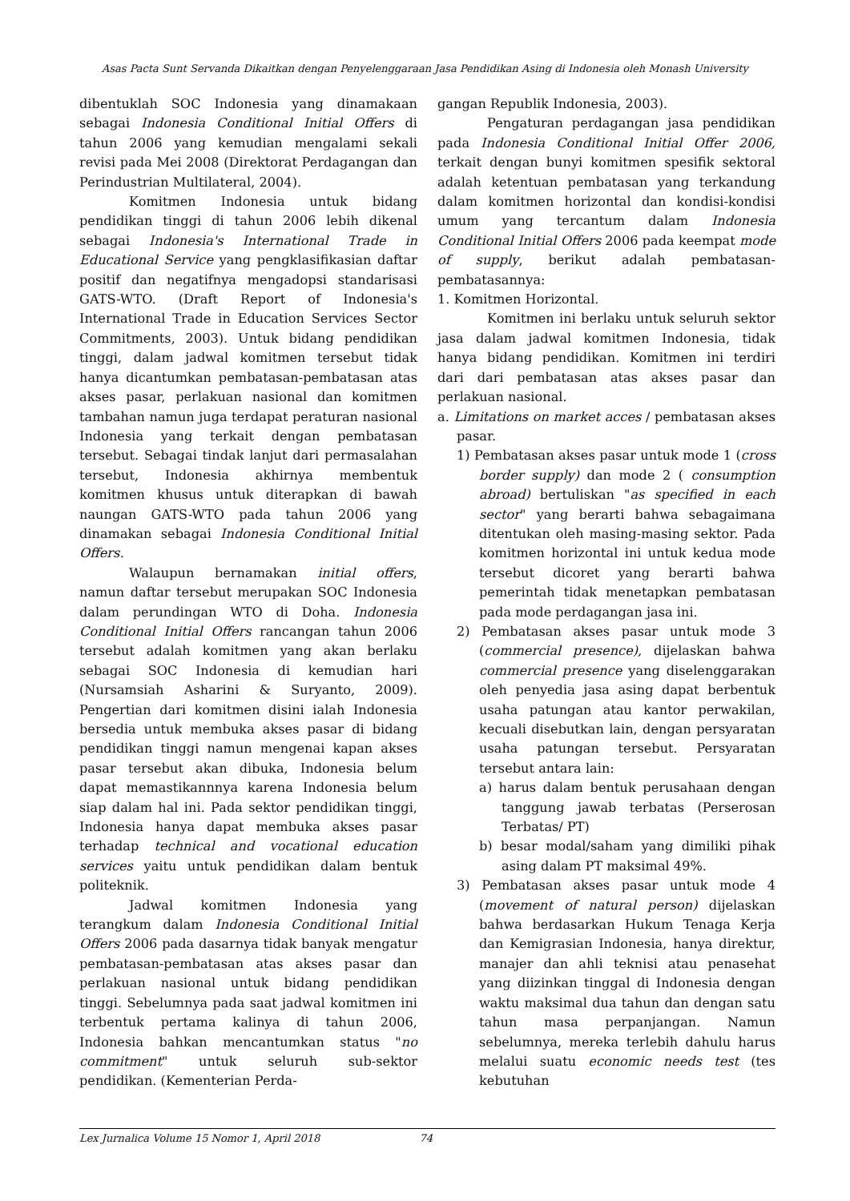Asas Pacta Sunt Servanda Dikaitkan dengan Penyelenggaraan Jasa Pendidikan Asing di Indonesia oleh Monash University
dibentuklah SOC Indonesia yang dinamakaan sebagai Indonesia Conditional Initial Offers di tahun 2006 yang kemudian mengalami sekali revisi pada Mei 2008 (Direktorat Perdagangan dan Perindustrian Multilateral, 2004).
Komitmen Indonesia untuk bidang pendidikan tinggi di tahun 2006 lebih dikenal sebagai Indonesia's International Trade in Educational Service yang pengklasifikasian daftar positif dan negatifnya mengadopsi standarisasi GATS-WTO. (Draft Report of Indonesia's International Trade in Education Services Sector Commitments, 2003). Untuk bidang pendidikan tinggi, dalam jadwal komitmen tersebut tidak hanya dicantumkan pembatasan-pembatasan atas akses pasar, perlakuan nasional dan komitmen tambahan namun juga terdapat peraturan nasional Indonesia yang terkait dengan pembatasan tersebut. Sebagai tindak lanjut dari permasalahan tersebut, Indonesia akhirnya membentuk komitmen khusus untuk diterapkan di bawah naungan GATS-WTO pada tahun 2006 yang dinamakan sebagai Indonesia Conditional Initial Offers.
Walaupun bernamakan initial offers, namun daftar tersebut merupakan SOC Indonesia dalam perundingan WTO di Doha. Indonesia Conditional Initial Offers rancangan tahun 2006 tersebut adalah komitmen yang akan berlaku sebagai SOC Indonesia di kemudian hari (Nursamsiah Asharini & Suryanto, 2009). Pengertian dari komitmen disini ialah Indonesia bersedia untuk membuka akses pasar di bidang pendidikan tinggi namun mengenai kapan akses pasar tersebut akan dibuka, Indonesia belum dapat memastikannnya karena Indonesia belum siap dalam hal ini. Pada sektor pendidikan tinggi, Indonesia hanya dapat membuka akses pasar terhadap technical and vocational education services yaitu untuk pendidikan dalam bentuk politeknik.
Jadwal komitmen Indonesia yang terangkum dalam Indonesia Conditional Initial Offers 2006 pada dasarnya tidak banyak mengatur pembatasan-pembatasan atas akses pasar dan perlakuan nasional untuk bidang pendidikan tinggi. Sebelumnya pada saat jadwal komitmen ini terbentuk pertama kalinya di tahun 2006, Indonesia bahkan mencantumkan status "no commitment" untuk seluruh sub-sektor pendidikan. (Kementerian Perda-
gangan Republik Indonesia, 2003).
Pengaturan perdagangan jasa pendidikan pada Indonesia Conditional Initial Offer 2006, terkait dengan bunyi komitmen spesifik sektoral adalah ketentuan pembatasan yang terkandung dalam komitmen horizontal dan kondisi-kondisi umum yang tercantum dalam Indonesia Conditional Initial Offers 2006 pada keempat mode of supply, berikut adalah pembatasan-pembatasannya:
1. Komitmen Horizontal.
Komitmen ini berlaku untuk seluruh sektor jasa dalam jadwal komitmen Indonesia, tidak hanya bidang pendidikan. Komitmen ini terdiri dari dari pembatasan atas akses pasar dan perlakuan nasional.
a. Limitations on market acces / pembatasan akses pasar.
1) Pembatasan akses pasar untuk mode 1 (cross border supply) dan mode 2 ( consumption abroad) bertuliskan "as specified in each sector" yang berarti bahwa sebagaimana ditentukan oleh masing-masing sektor. Pada komitmen horizontal ini untuk kedua mode tersebut dicoret yang berarti bahwa pemerintah tidak menetapkan pembatasan pada mode perdagangan jasa ini.
2) Pembatasan akses pasar untuk mode 3 (commercial presence), dijelaskan bahwa commercial presence yang diselenggarakan oleh penyedia jasa asing dapat berbentuk usaha patungan atau kantor perwakilan, kecuali disebutkan lain, dengan persyaratan usaha patungan tersebut. Persyaratan tersebut antara lain:
a) harus dalam bentuk perusahaan dengan tanggung jawab terbatas (Perserosan Terbatas/ PT)
b) besar modal/saham yang dimiliki pihak asing dalam PT maksimal 49%.
3) Pembatasan akses pasar untuk mode 4 (movement of natural person) dijelaskan bahwa berdasarkan Hukum Tenaga Kerja dan Kemigrasian Indonesia, hanya direktur, manajer dan ahli teknisi atau penasehat yang diizinkan tinggal di Indonesia dengan waktu maksimal dua tahun dan dengan satu tahun masa perpanjangan. Namun sebelumnya, mereka terlebih dahulu harus melalui suatu economic needs test (tes kebutuhan
Lex Jurnalica Volume 15 Nomor 1, April 2018 74